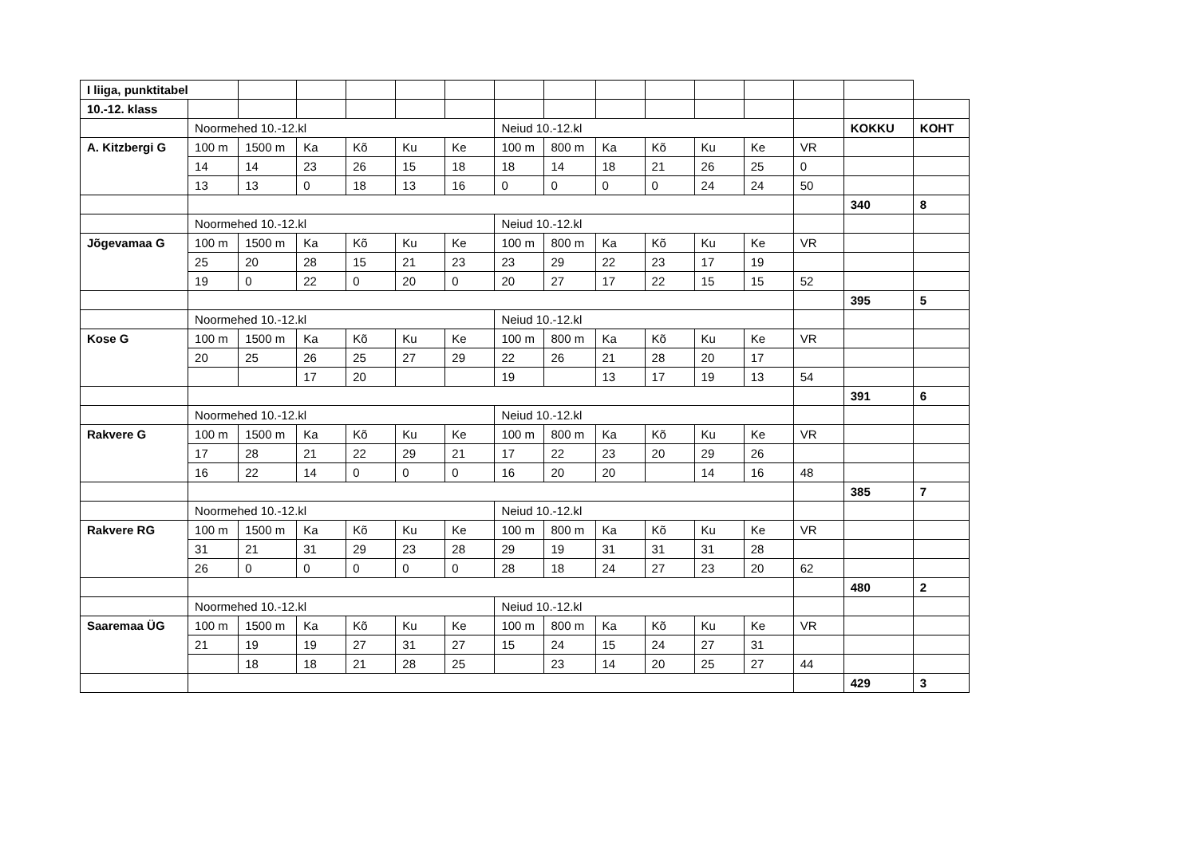| I liiga, punktitabel | | | | | | | | | | | | | | | |
| 10.-12. klass | | | | | | | | | | | | | | | |
| | Noormehed 10.-12.kl | | | | | | Neiud 10.-12.kl | | | | | | | KOKKU | KOHT |
| A. Kitzbergi G | 100 m | 1500 m | Ka | Kõ | Ku | Ke | 100 m | 800 m | Ka | Kõ | Ku | Ke | VR | | |
| | 14 | 14 | 23 | 26 | 15 | 18 | 18 | 14 | 18 | 21 | 26 | 25 | 0 | | |
| | 13 | 13 | 0 | 18 | 13 | 16 | 0 | 0 | 0 | 0 | 24 | 24 | 50 | | |
| | | | | | | | | | | | | | | 340 | 8 |
| | Noormehed 10.-12.kl | | | | | | Neiud 10.-12.kl | | | | | | | | |
| Jõgevamaa G | 100 m | 1500 m | Ka | Kõ | Ku | Ke | 100 m | 800 m | Ka | Kõ | Ku | Ke | VR | | |
| | 25 | 20 | 28 | 15 | 21 | 23 | 23 | 29 | 22 | 23 | 17 | 19 | | | |
| | 19 | 0 | 22 | 0 | 20 | 0 | 20 | 27 | 17 | 22 | 15 | 15 | 52 | | |
| | | | | | | | | | | | | | | 395 | 5 |
| | Noormehed 10.-12.kl | | | | | | Neiud 10.-12.kl | | | | | | | | |
| Kose G | 100 m | 1500 m | Ka | Kõ | Ku | Ke | 100 m | 800 m | Ka | Kõ | Ku | Ke | VR | | |
| | 20 | 25 | 26 | 25 | 27 | 29 | 22 | 26 | 21 | 28 | 20 | 17 | | | |
| | | | 17 | 20 | | | 19 | | 13 | 17 | 19 | 13 | 54 | | |
| | | | | | | | | | | | | | | 391 | 6 |
| | Noormehed 10.-12.kl | | | | | | Neiud 10.-12.kl | | | | | | | | |
| Rakvere G | 100 m | 1500 m | Ka | Kõ | Ku | Ke | 100 m | 800 m | Ka | Kõ | Ku | Ke | VR | | |
| | 17 | 28 | 21 | 22 | 29 | 21 | 17 | 22 | 23 | 20 | 29 | 26 | | | |
| | 16 | 22 | 14 | 0 | 0 | 0 | 16 | 20 | 20 | | 14 | 16 | 48 | | |
| | | | | | | | | | | | | | | 385 | 7 |
| | Noormehed 10.-12.kl | | | | | | Neiud 10.-12.kl | | | | | | | | |
| Rakvere RG | 100 m | 1500 m | Ka | Kõ | Ku | Ke | 100 m | 800 m | Ka | Kõ | Ku | Ke | VR | | |
| | 31 | 21 | 31 | 29 | 23 | 28 | 29 | 19 | 31 | 31 | 31 | 28 | | | |
| | 26 | 0 | 0 | 0 | 0 | 0 | 28 | 18 | 24 | 27 | 23 | 20 | 62 | | |
| | | | | | | | | | | | | | | 480 | 2 |
| | Noormehed 10.-12.kl | | | | | | Neiud 10.-12.kl | | | | | | | | |
| Saaremaa ÜG | 100 m | 1500 m | Ka | Kõ | Ku | Ke | 100 m | 800 m | Ka | Kõ | Ku | Ke | VR | | |
| | 21 | 19 | 19 | 27 | 31 | 27 | 15 | 24 | 15 | 24 | 27 | 31 | | | |
| | | 18 | 18 | 21 | 28 | 25 | | 23 | 14 | 20 | 25 | 27 | 44 | | |
| | | | | | | | | | | | | | | 429 | 3 |